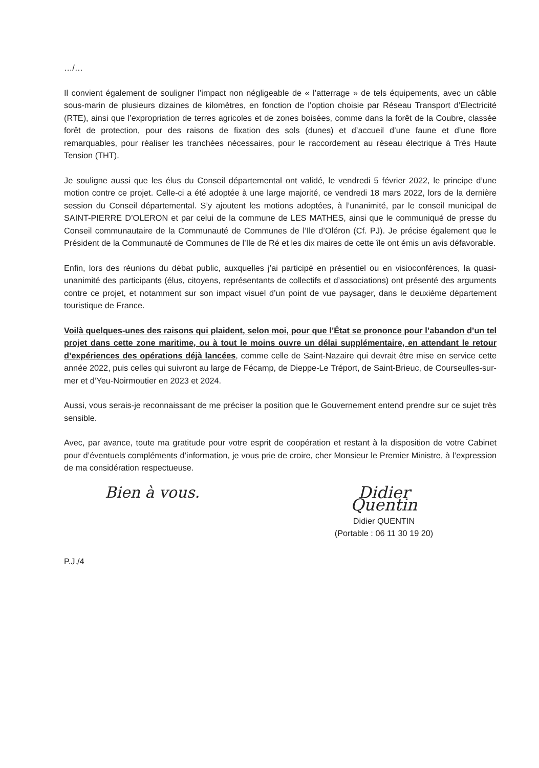…/…
Il convient également de souligner l’impact non négligeable de « l’atterrage » de tels équipements, avec un câble sous-marin de plusieurs dizaines de kilomètres, en fonction de l’option choisie par Réseau Transport d’Electricité (RTE), ainsi que l’expropriation de terres agricoles et de zones boisées, comme dans la forêt de la Coubre, classée forêt de protection, pour des raisons de fixation des sols (dunes) et d’accueil d’une faune et d’une flore remarquables, pour réaliser les tranchées nécessaires, pour le raccordement au réseau électrique à Très Haute Tension (THT).
Je souligne aussi que les élus du Conseil départemental ont validé, le vendredi 5 février 2022, le principe d’une motion contre ce projet. Celle-ci a été adoptée à une large majorité, ce vendredi 18 mars 2022, lors de la dernière session du Conseil départemental. S’y ajoutent les motions adoptées, à l’unanimité, par le conseil municipal de SAINT-PIERRE D’OLERON et par celui de la commune de LES MATHES, ainsi que le communiqué de presse du Conseil communautaire de la Communauté de Communes de l’Ile d’Oléron (Cf. PJ). Je précise également que le Président de la Communauté de Communes de l’Ile de Ré et les dix maires de cette île ont émis un avis défavorable.
Enfin, lors des réunions du débat public, auxquelles j’ai participé en présentiel ou en visioconférences, la quasi-unanimité des participants (élus, citoyens, représentants de collectifs et d’associations) ont présenté des arguments contre ce projet, et notamment sur son impact visuel d’un point de vue paysager, dans le deuxième département touristique de France.
Voilà quelques-unes des raisons qui plaident, selon moi, pour que l’État se prononce pour l’abandon d’un tel projet dans cette zone maritime, ou à tout le moins ouvre un délai supplémentaire, en attendant le retour d’expériences des opérations déjà lancées, comme celle de Saint-Nazaire qui devrait être mise en service cette année 2022, puis celles qui suivront au large de Fécamp, de Dieppe-Le Tréport, de Saint-Brieuc, de Courseulles-sur-mer et d’Yeu-Noirmoutier en 2023 et 2024.
Aussi, vous serais-je reconnaissant de me préciser la position que le Gouvernement entend prendre sur ce sujet très sensible.
Avec, par avance, toute ma gratitude pour votre esprit de coopération et restant à la disposition de votre Cabinet pour d’éventuels compléments d’information, je vous prie de croire, cher Monsieur le Premier Ministre, à l’expression de ma considération respectueuse.
Bien à vous. Didier Quentin
Didier QUENTIN
(Portable : 06 11 30 19 20)
P.J./4